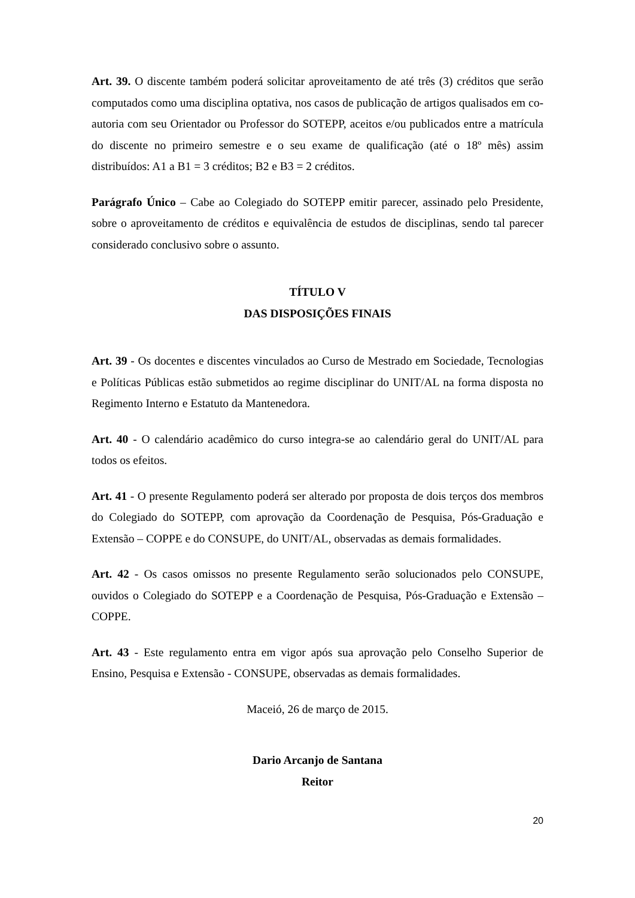Art. 39. O discente também poderá solicitar aproveitamento de até três (3) créditos que serão computados como uma disciplina optativa, nos casos de publicação de artigos qualisados em co-autoria com seu Orientador ou Professor do SOTEPP, aceitos e/ou publicados entre a matrícula do discente no primeiro semestre e o seu exame de qualificação (até o 18º mês) assim distribuídos: A1 a B1 = 3 créditos; B2 e B3 = 2 créditos.
Parágrafo Único – Cabe ao Colegiado do SOTEPP emitir parecer, assinado pelo Presidente, sobre o aproveitamento de créditos e equivalência de estudos de disciplinas, sendo tal parecer considerado conclusivo sobre o assunto.
TÍTULO V
DAS DISPOSIÇÕES FINAIS
Art. 39 - Os docentes e discentes vinculados ao Curso de Mestrado em Sociedade, Tecnologias e Políticas Públicas estão submetidos ao regime disciplinar do UNIT/AL na forma disposta no Regimento Interno e Estatuto da Mantenedora.
Art. 40 - O calendário acadêmico do curso integra-se ao calendário geral do UNIT/AL para todos os efeitos.
Art. 41 - O presente Regulamento poderá ser alterado por proposta de dois terços dos membros do Colegiado do SOTEPP, com aprovação da Coordenação de Pesquisa, Pós-Graduação e Extensão – COPPE e do CONSUPE, do UNIT/AL, observadas as demais formalidades.
Art. 42 - Os casos omissos no presente Regulamento serão solucionados pelo CONSUPE, ouvidos o Colegiado do SOTEPP e a Coordenação de Pesquisa, Pós-Graduação e Extensão – COPPE.
Art. 43 - Este regulamento entra em vigor após sua aprovação pelo Conselho Superior de Ensino, Pesquisa e Extensão - CONSUPE, observadas as demais formalidades.
Maceió, 26 de março de 2015.
Dario Arcanjo de Santana
Reitor
20